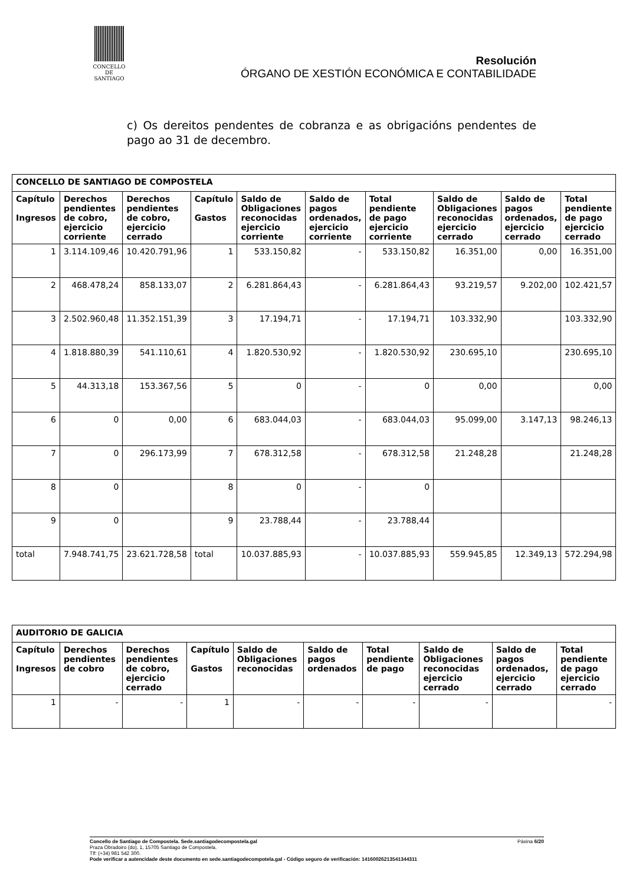CONCELLO DE
SANTIAGO
Resolución
ÓRGANO DE XESTIÓN ECONÓMICA E CONTABILIDADE
c) Os dereitos pendentes de cobranza e as obrigacións pendentes de pago ao 31 de decembro.
| CONCELLO DE SANTIAGO DE COMPOSTELA | | | | | | | | | |
| --- | --- | --- | --- | --- | --- | --- | --- | --- | --- |
| Capítulo Ingresos | Derechos pendientes de cobro, ejercicio corriente | Derechos pendientes de cobro, ejercicio cerrado | Capítulo Gastos | Saldo de Obligaciones reconocidas ejercicio corriente | Saldo de pagos ordenados, ejercicio corriente | Total pendiente de pago ejercicio corriente | Saldo de Obligaciones reconocidas ejercicio cerrado | Saldo de pagos ordenados, ejercicio cerrado | Total pendiente de pago ejercicio cerrado |
| 1 | 3.114.109,46 | 10.420.791,96 | 1 | 533.150,82 | - | 533.150,82 | 16.351,00 | 0,00 | 16.351,00 |
| 2 | 468.478,24 | 858.133,07 | 2 | 6.281.864,43 | - | 6.281.864,43 | 93.219,57 | 9.202,00 | 102.421,57 |
| 3 | 2.502.960,48 | 11.352.151,39 | 3 | 17.194,71 | - | 17.194,71 | 103.332,90 | | 103.332,90 |
| 4 | 1.818.880,39 | 541.110,61 | 4 | 1.820.530,92 | - | 1.820.530,92 | 230.695,10 | | 230.695,10 |
| 5 | 44.313,18 | 153.367,56 | 5 | 0 | - | 0 | 0,00 | | 0,00 |
| 6 | 0 | 0,00 | 6 | 683.044,03 | - | 683.044,03 | 95.099,00 | 3.147,13 | 98.246,13 |
| 7 | 0 | 296.173,99 | 7 | 678.312,58 | - | 678.312,58 | 21.248,28 | | 21.248,28 |
| 8 | 0 | | 8 | 0 | - | 0 | | | |
| 9 | 0 | | 9 | 23.788,44 | - | 23.788,44 | | | |
| total | 7.948.741,75 | 23.621.728,58 | total | 10.037.885,93 | - | 10.037.885,93 | 559.945,85 | 12.349,13 | 572.294,98 |
| AUDITORIO DE GALICIA | | | | | | | | | |
| --- | --- | --- | --- | --- | --- | --- | --- | --- | --- |
| Capítulo Ingresos | Derechos pendientes de cobro | Derechos pendientes de cobro, ejercicio cerrado | Capítulo Gastos | Saldo de Obligaciones reconocidas | Saldo de pagos ordenados | Total pendiente de pago | Saldo de Obligaciones reconocidas ejercicio cerrado | Saldo de pagos ordenados, ejercicio cerrado | Total pendiente de pago ejercicio cerrado |
| 1 | - | - | 1 | - | - | - | - | | - |
Concello de Santiago de Compostela. Sede.santiagodecompostela.gal Páxina 6/20
Praza Obradoiro (do), 1, 15705 Santiago de Compostela.
Tlf: (+34) 981 542 300.
Pode verificar a autencidade deste documento en sede.santiagodecompotela.gal - Código seguro de verificación: 14160026213541344311